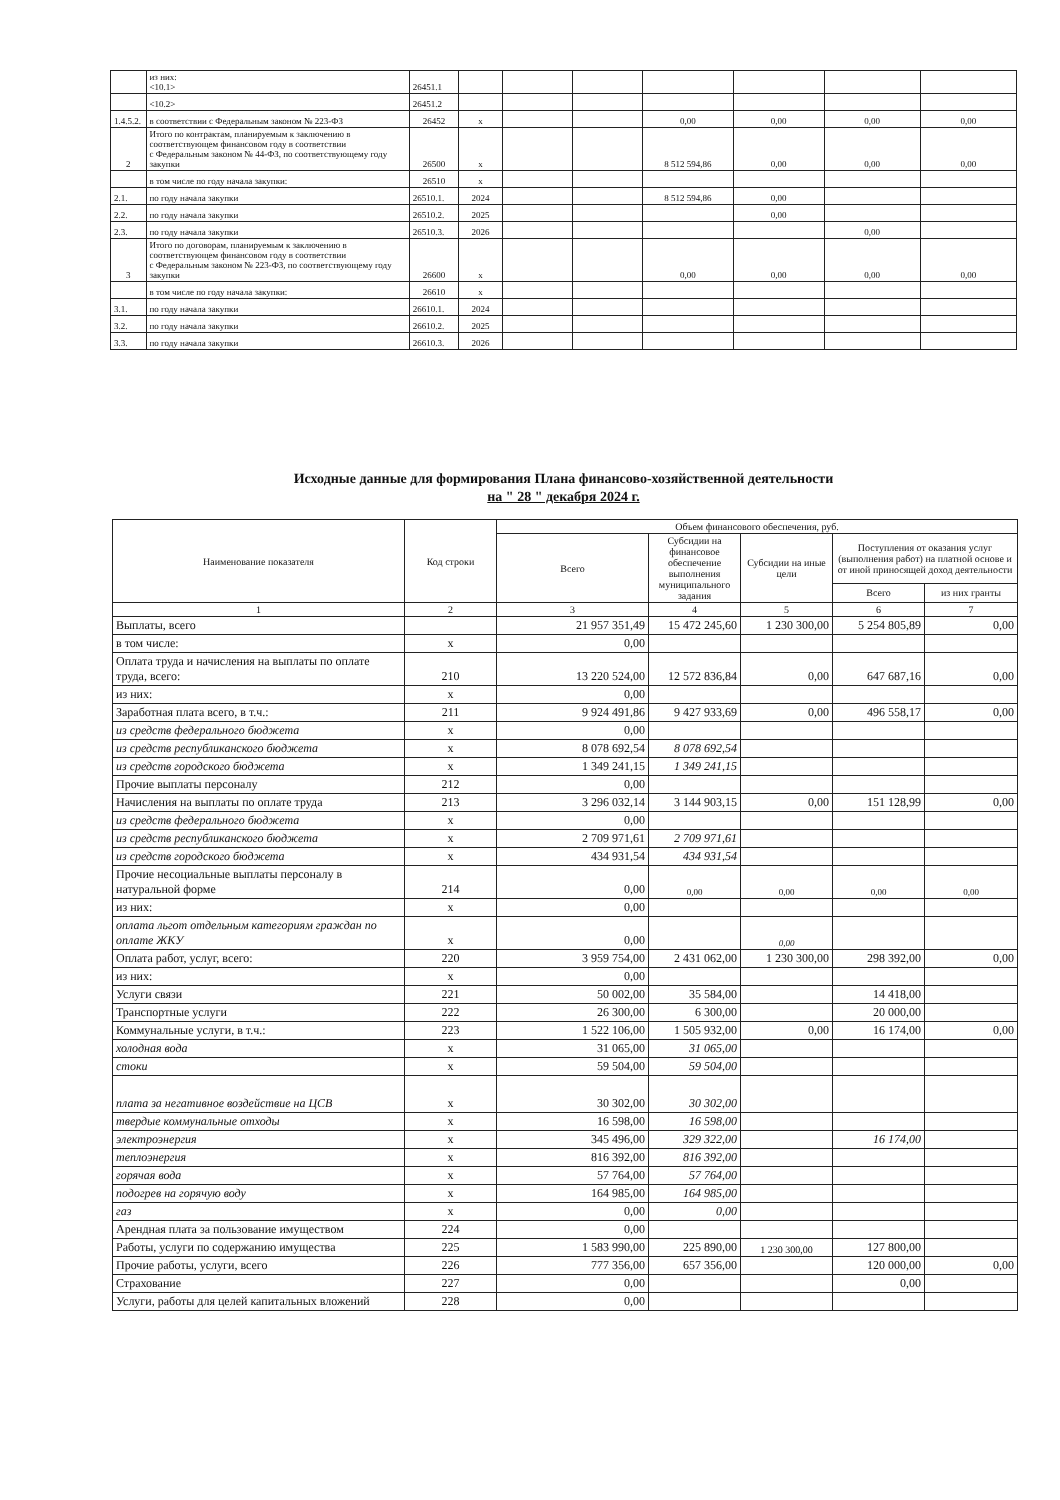| | из них: <10.1> | 26451.1 | | | | | | | |
| | <10.2> | 26451.2 | | | | | | | |
| 1.4.5.2. | в соответствии с Федеральным законом № 223-ФЗ | 26452 | x | | | 0,00 | 0,00 | 0,00 | 0,00 |
| 2 | Итого по контрактам, планируемым к заключению в соответствующем финансовом году в соответствии с Федеральным законом № 44-ФЗ, по соответствующему году закупки | 26500 | x | | | 8 512 594,86 | 0,00 | 0,00 | 0,00 |
| | в том числе по году начала закупки: | 26510 | x | | | | | | |
| 2.1. | по году начала закупки | 26510.1. | 2024 | | | 8 512 594,86 | 0,00 | | |
| 2.2. | по году начала закупки | 26510.2. | 2025 | | | | 0,00 | | |
| 2.3. | по году начала закупки | 26510.3. | 2026 | | | | | 0,00 | |
| 3 | Итого по договорам, планируемым к заключению в соответствующем финансовом году в соответствии с Федеральным законом № 223-ФЗ, по соответствующему году закупки | 26600 | x | | | 0,00 | 0,00 | 0,00 | 0,00 |
| | в том числе по году начала закупки: | 26610 | x | | | | | | |
| 3.1. | по году начала закупки | 26610.1. | 2024 | | | | | | |
| 3.2. | по году начала закупки | 26610.2. | 2025 | | | | | | |
| 3.3. | по году начала закупки | 26610.3. | 2026 | | | | | | |
Исходные данные для формирования Плана финансово-хозяйственной деятельности
на " 28 " декабря 2024 г.
| Наименование показателя | Код строки | Объем финансового обеспечения, руб. | | | | |
| --- | --- | --- | --- | --- | --- | --- |
| | | Всего | Субсидии на финансовое обеспечение выполнения муниципального задания | Субсидии на иные цели | Поступления от оказания услуг (выполнения работ) на платной основе и от иной приносящей доход деятельности | |
| | | | | | Всего | из них гранты |
| 1 | 2 | 3 | 4 | 5 | 6 | 7 |
| Выплаты, всего | | 21 957 351,49 | 15 472 245,60 | 1 230 300,00 | 5 254 805,89 | 0,00 |
| в том числе: | x | 0,00 | | | | |
| Оплата труда и начисления на выплаты по оплате труда, всего: | 210 | 13 220 524,00 | 12 572 836,84 | 0,00 | 647 687,16 | 0,00 |
| из них: | x | 0,00 | | | | |
| Заработная плата всего, в т.ч.: | 211 | 9 924 491,86 | 9 427 933,69 | 0,00 | 496 558,17 | 0,00 |
| из средств федерального бюджета | x | 0,00 | | | | |
| из средств республиканского бюджета | x | 8 078 692,54 | 8 078 692,54 | | | |
| из средств городского бюджета | x | 1 349 241,15 | 1 349 241,15 | | | |
| Прочие выплаты персоналу | 212 | 0,00 | | | | |
| Начисления на выплаты по оплате труда | 213 | 3 296 032,14 | 3 144 903,15 | 0,00 | 151 128,99 | 0,00 |
| из средств федерального бюджета | x | 0,00 | | | | |
| из средств республиканского бюджета | x | 2 709 971,61 | 2 709 971,61 | | | |
| из средств городского бюджета | x | 434 931,54 | 434 931,54 | | | |
| Прочие несоциальные выплаты персоналу в натуральной форме | 214 | 0,00 | 0,00 | 0,00 | 0,00 | 0,00 |
| из них: | x | 0,00 | | | | |
| оплата льгот отдельным категориям граждан по оплате ЖКУ | x | 0,00 | | 0,00 | | |
| Оплата работ, услуг, всего: | 220 | 3 959 754,00 | 2 431 062,00 | 1 230 300,00 | 298 392,00 | 0,00 |
| из них: | x | 0,00 | | | | |
| Услуги связи | 221 | 50 002,00 | 35 584,00 | | 14 418,00 | |
| Транспортные услуги | 222 | 26 300,00 | 6 300,00 | | 20 000,00 | |
| Коммунальные услуги, в т.ч.: | 223 | 1 522 106,00 | 1 505 932,00 | 0,00 | 16 174,00 | 0,00 |
| холодная вода | x | 31 065,00 | 31 065,00 | | | |
| стоки | x | 59 504,00 | 59 504,00 | | | |
| плата за негативное воздействие на ЦСВ | x | 30 302,00 | 30 302,00 | | | |
| твердые коммунальные отходы | x | 16 598,00 | 16 598,00 | | | |
| электроэнергия | x | 345 496,00 | 329 322,00 | | 16 174,00 | |
| теплоэнергия | x | 816 392,00 | 816 392,00 | | | |
| горячая вода | x | 57 764,00 | 57 764,00 | | | |
| подогрев на горячую воду | x | 164 985,00 | 164 985,00 | | | |
| газ | x | 0,00 | 0,00 | | | |
| Арендная плата за пользование имуществом | 224 | 0,00 | | | | |
| Работы, услуги по содержанию имущества | 225 | 1 583 990,00 | 225 890,00 | 1 230 300,00 | 127 800,00 | |
| Прочие работы, услуги, всего | 226 | 777 356,00 | 657 356,00 | | 120 000,00 | 0,00 |
| Страхование | 227 | 0,00 | | | 0,00 | |
| Услуги, работы для целей капитальных вложений | 228 | 0,00 | | | | |